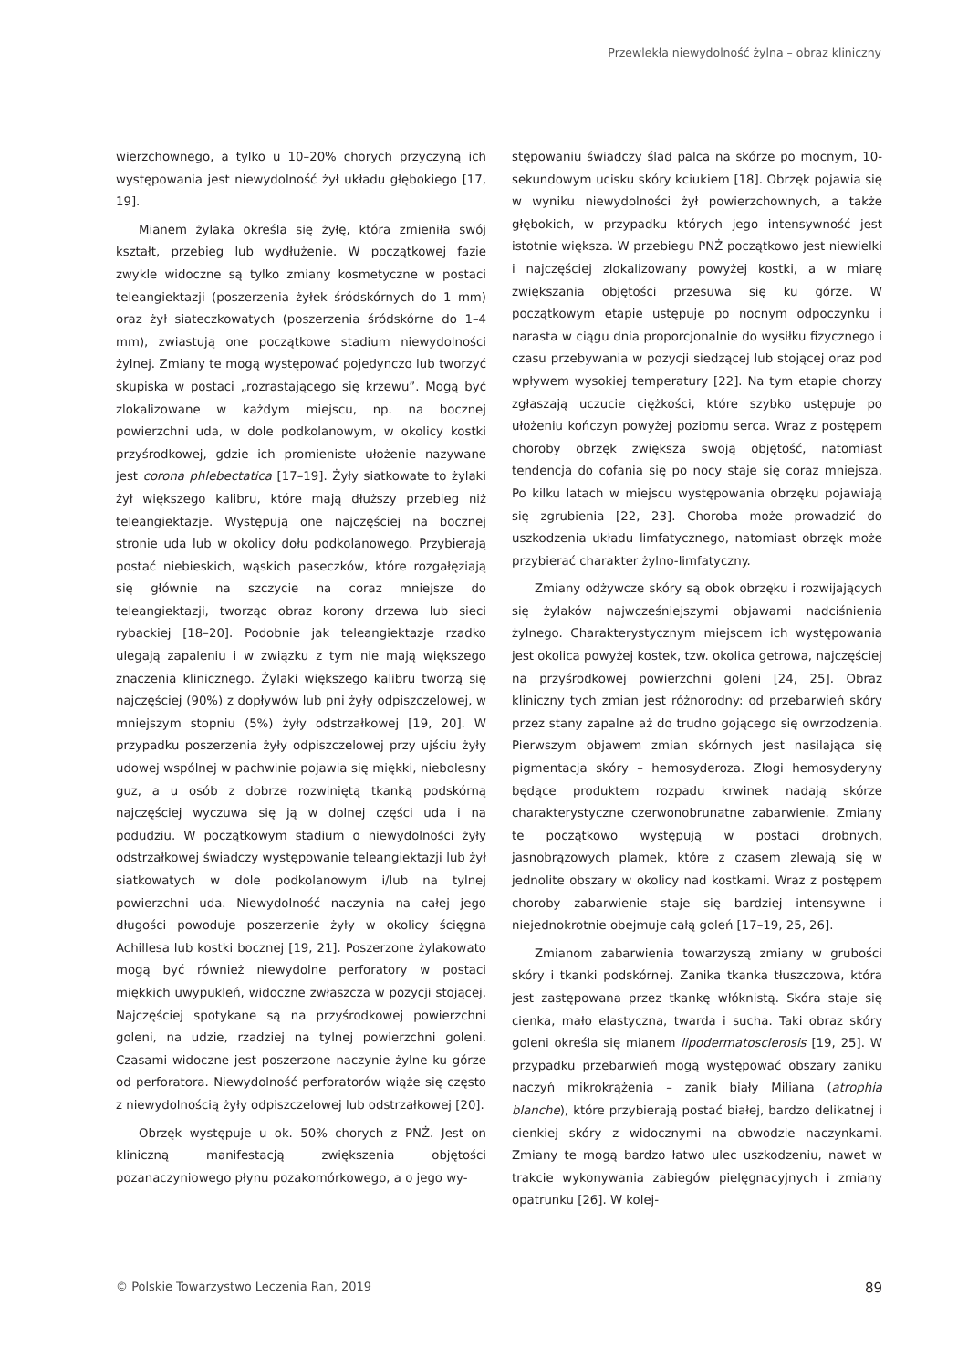Przewlekła niewydolność żylna – obraz kliniczny
wierzchownego, a tylko u 10–20% chorych przyczyną ich występowania jest niewydolność żył układu głębokiego [17, 19].
Mianem żylaka określa się żyłę, która zmieniła swój kształt, przebieg lub wydłużenie. W początkowej fazie zwykle widoczne są tylko zmiany kosmetyczne w postaci teleangiektazji (poszerzenia żyłek śródskórnych do 1 mm) oraz żył siateczkowatych (poszerzenia śródskórne do 1–4 mm), zwiastują one początkowe stadium niewydolności żylnej. Zmiany te mogą występować pojedynczo lub tworzyć skupiska w postaci „rozrastającego się krzewu”. Mogą być zlokalizowane w każdym miejscu, np. na bocznej powierzchni uda, w dole podkolanowym, w okolicy kostki przyśrodkowej, gdzie ich promieniste ułożenie nazywane jest corona phlebectatica [17–19]. Żyły siatkowate to żylaki żył większego kalibru, które mają dłuższy przebieg niż teleangiektazje. Występują one najczęściej na bocznej stronie uda lub w okolicy dołu podkolanowego. Przybierają postać niebieskich, wąskich paseczków, które rozgałęziają się głównie na szczycie na coraz mniejsze do teleangiektazji, tworząc obraz korony drzewa lub sieci rybackiej [18–20]. Podobnie jak teleangiektazje rzadko ulegają zapaleniu i w związku z tym nie mają większego znaczenia klinicznego. Żylaki większego kalibru tworzą się najczęściej (90%) z dopływów lub pni żyły odpiszczelowej, w mniejszym stopniu (5%) żyły odstrzałkowej [19, 20]. W przypadku poszerzenia żyły odpiszczelowej przy ujściu żyły udowej wspólnej w pachwinie pojawia się miękki, niebolesny guz, a u osób z dobrze rozwiniętą tkanką podskórną najczęściej wyczuwa się ją w dolnej części uda i na podudziu. W początkowym stadium o niewydolności żyły odstrzałkowej świadczy występowanie teleangiektazji lub żył siatkowatych w dole podkolanowym i/lub na tylnej powierzchni uda. Niewydolność naczynia na całej jego długości powoduje poszerzenie żyły w okolicy ścięgna Achillesa lub kostki bocznej [19, 21]. Poszerzone żylakowato mogą być również niewydolne perforatory w postaci miękkich uwypukleń, widoczne zwłaszcza w pozycji stojącej. Najczęściej spotykane są na przyśrodkowej powierzchni goleni, na udzie, rzadziej na tylnej powierzchni goleni. Czasami widoczne jest poszerzone naczynie żylne ku górze od perforatora. Niewydolność perforatorów wiąże się często z niewydolnością żyły odpiszczelowej lub odstrzałkowej [20].
Obrzęk występuje u ok. 50% chorych z PNŻ. Jest on kliniczną manifestacją zwiększenia objętości pozanaczyniowego płynu pozakomórkowego, a o jego wy-
stępowaniu świadczy ślad palca na skórze po mocnym, 10-sekundowym ucisku skóry kciukiem [18]. Obrzęk pojawia się w wyniku niewydolności żył powierzchownych, a także głębokich, w przypadku których jego intensywność jest istotnie większa. W przebiegu PNŻ początkowo jest niewielki i najczęściej zlokalizowany powyżej kostki, a w miarę zwiększania objętości przesuwa się ku górze. W początkowym etapie ustępuje po nocnym odpoczynku i narasta w ciągu dnia proporcjonalnie do wysiłku fizycznego i czasu przebywania w pozycji siedzącej lub stojącej oraz pod wpływem wysokiej temperatury [22]. Na tym etapie chorzy zgłaszają uczucie ciężkości, które szybko ustępuje po ułożeniu kończyn powyżej poziomu serca. Wraz z postępem choroby obrzęk zwiększa swoją objętość, natomiast tendencja do cofania się po nocy staje się coraz mniejsza. Po kilku latach w miejscu występowania obrzęku pojawiają się zgrubienia [22, 23]. Choroba może prowadzić do uszkodzenia układu limfatycznego, natomiast obrzęk może przybierać charakter żylno-limfatyczny.
Zmiany odżywcze skóry są obok obrzęku i rozwijających się żylaków najwcześniejszymi objawami nadciśnienia żylnego. Charakterystycznym miejscem ich występowania jest okolica powyżej kostek, tzw. okolica getrowa, najczęściej na przyśrodkowej powierzchni goleni [24, 25]. Obraz kliniczny tych zmian jest różnorodny: od przebarwień skóry przez stany zapalne aż do trudno gojącego się owrzodzenia. Pierwszym objawem zmian skórnych jest nasilająca się pigmentacja skóry – hemosyderoza. Złogi hemosyderyny będące produktem rozpadu krwinek nadają skórze charakterystyczne czerwonobrunatne zabarwienie. Zmiany te początkowo występują w postaci drobnych, jasnobrązowych plamek, które z czasem zlewają się w jednolite obszary w okolicy nad kostkami. Wraz z postępem choroby zabarwienie staje się bardziej intensywne i niejednokrotnie obejmuje całą goleń [17–19, 25, 26].
Zmianom zabarwienia towarzyszą zmiany w grubości skóry i tkanki podskórnej. Zanika tkanka tłuszczowa, która jest zastępowana przez tkankę włóknistą. Skóra staje się cienka, mało elastyczna, twarda i sucha. Taki obraz skóry goleni określa się mianem lipodermatosclerosis [19, 25]. W przypadku przebarwień mogą występować obszary zaniku naczyń mikrokrążenia – zanik biały Miliana (atrophia blanche), które przybierają postać białej, bardzo delikatnej i cienkiej skóry z widocznymi na obwodzie naczynkami. Zmiany te mogą bardzo łatwo ulec uszkodzeniu, nawet w trakcie wykonywania zabiegów pielęgnacyjnych i zmiany opatrunku [26]. W kolej-
© Polskie Towarzystwo Leczenia Ran, 2019 89